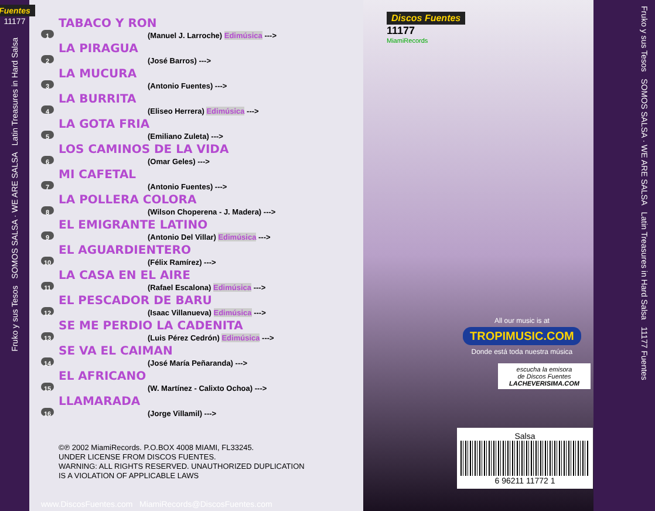Fuentes
11177
Fruko y sus Tesos SOMOS SALSA · WE ARE SALSA Latin Treasures in Hard Salsa
TABACO Y RON
1 (Manuel J. Larroche) Edimúsica --->
LA PIRAGUA
2 (José Barros) --->
LA MUCURA
3 (Antonio Fuentes) --->
LA BURRITA
4 (Eliseo Herrera) Edimúsica --->
LA GOTA FRIA
5 (Emiliano Zuleta) --->
LOS CAMINOS DE LA VIDA
6 (Omar Geles) --->
MI CAFETAL
7 (Antonio Fuentes) --->
LA POLLERA COLORA
8 (Wilson Choperena - J. Madera) --->
EL EMIGRANTE LATINO
9 (Antonio Del Villar) Edimúsica --->
EL AGUARDIENTERO
10 (Félix Ramírez) --->
LA CASA EN EL AIRE
11 (Rafael Escalona) Edimúsica --->
EL PESCADOR DE BARU
12 (Isaac Villanueva) Edimúsica --->
SE ME PERDIO LA CADENITA
13 (Luis Pérez Cedrón) Edimúsica --->
SE VA EL CAIMAN
14 (José María Peñaranda) --->
EL AFRICANO
15 (W. Martínez - Calixto Ochoa) --->
LLAMARADA
16 (Jorge Villamil) --->
©℗ 2002 MiamiRecords. P.O.BOX 4008 MIAMI, FL33245.
UNDER LICENSE FROM DISCOS FUENTES.
WARNING: ALL RIGHTS RESERVED. UNAUTHORIZED DUPLICATION
IS A VIOLATION OF APPLICABLE LAWS
Discos Fuentes
11177
MiamiRecords
All our music is at
TROPIMUSIC.COM
Donde está toda nuestra música
escucha la emisora
de Discos Fuentes
LACHEVERISIMA.COM
Salsa
6 96211 11772 1
www.DiscosFuentes.com MiamiRecords@DiscosFuentes.com
Fruko y sus Tesos SOMOS SALSA · WE ARE SALSA Latin Treasures in Hard Salsa 11177 Fuentes